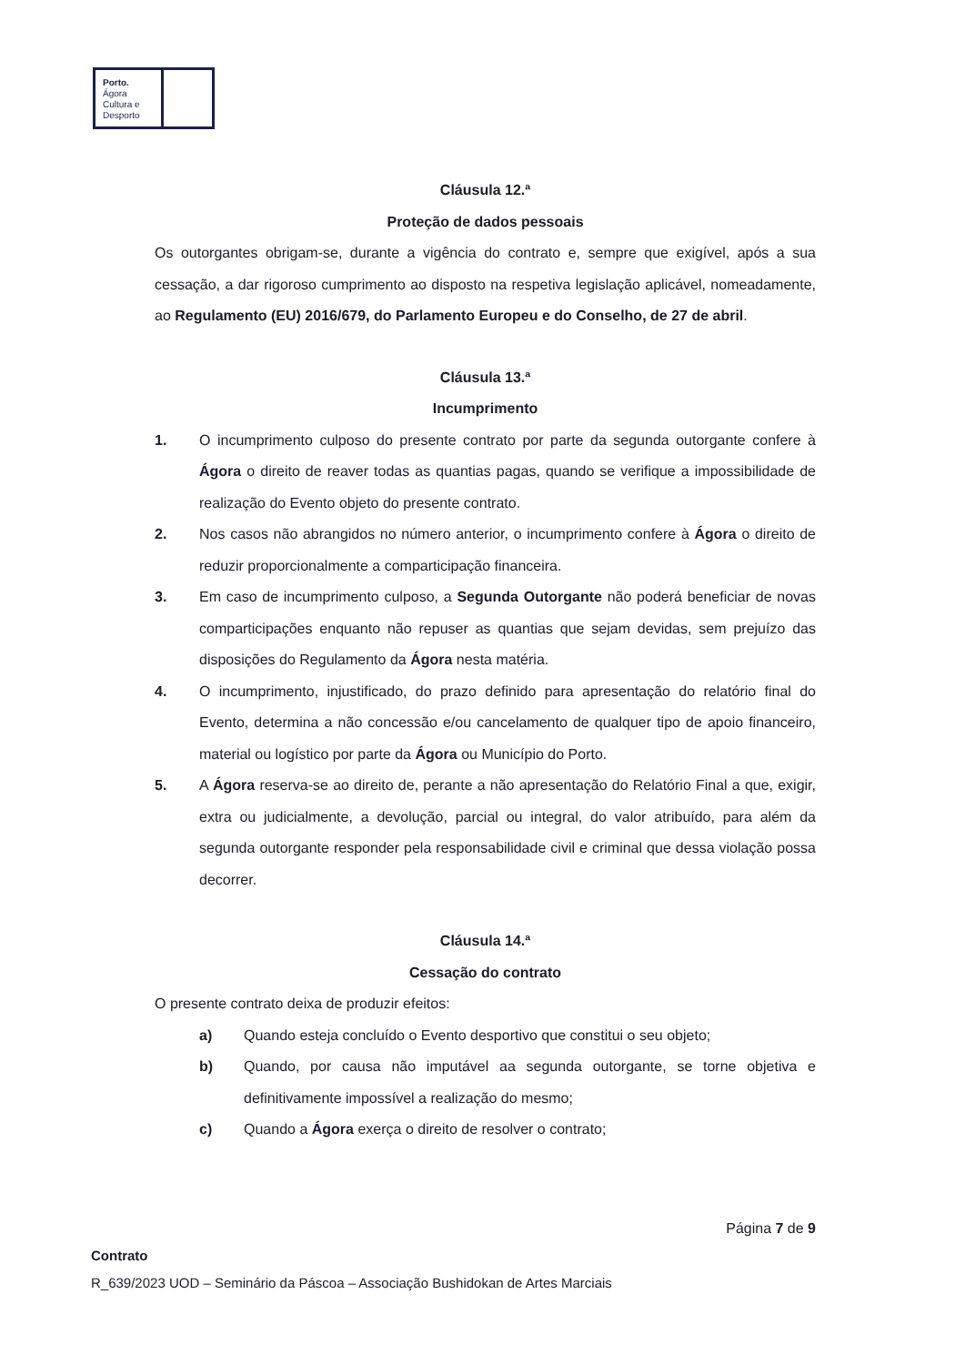Porto.
Ágora
Cultura e
Desporto
Cláusula 12.ª
Proteção de dados pessoais
Os outorgantes obrigam-se, durante a vigência do contrato e, sempre que exigível, após a sua cessação, a dar rigoroso cumprimento ao disposto na respetiva legislação aplicável, nomeadamente, ao Regulamento (EU) 2016/679, do Parlamento Europeu e do Conselho, de 27 de abril.
Cláusula 13.ª
Incumprimento
1. O incumprimento culposo do presente contrato por parte da segunda outorgante confere à Ágora o direito de reaver todas as quantias pagas, quando se verifique a impossibilidade de realização do Evento objeto do presente contrato.
2. Nos casos não abrangidos no número anterior, o incumprimento confere à Ágora o direito de reduzir proporcionalmente a comparticipação financeira.
3. Em caso de incumprimento culposo, a Segunda Outorgante não poderá beneficiar de novas comparticipações enquanto não repuser as quantias que sejam devidas, sem prejuízo das disposições do Regulamento da Ágora nesta matéria.
4. O incumprimento, injustificado, do prazo definido para apresentação do relatório final do Evento, determina a não concessão e/ou cancelamento de qualquer tipo de apoio financeiro, material ou logístico por parte da Ágora ou Município do Porto.
5. A Ágora reserva-se ao direito de, perante a não apresentação do Relatório Final a que, exigir, extra ou judicialmente, a devolução, parcial ou integral, do valor atribuído, para além da segunda outorgante responder pela responsabilidade civil e criminal que dessa violação possa decorrer.
Cláusula 14.ª
Cessação do contrato
O presente contrato deixa de produzir efeitos:
a) Quando esteja concluído o Evento desportivo que constitui o seu objeto;
b) Quando, por causa não imputável aa segunda outorgante, se torne objetiva e definitivamente impossível a realização do mesmo;
c) Quando a Ágora exerça o direito de resolver o contrato;
Página 7 de 9
Contrato
R_639/2023 UOD – Seminário da Páscoa – Associação Bushidokan de Artes Marciais